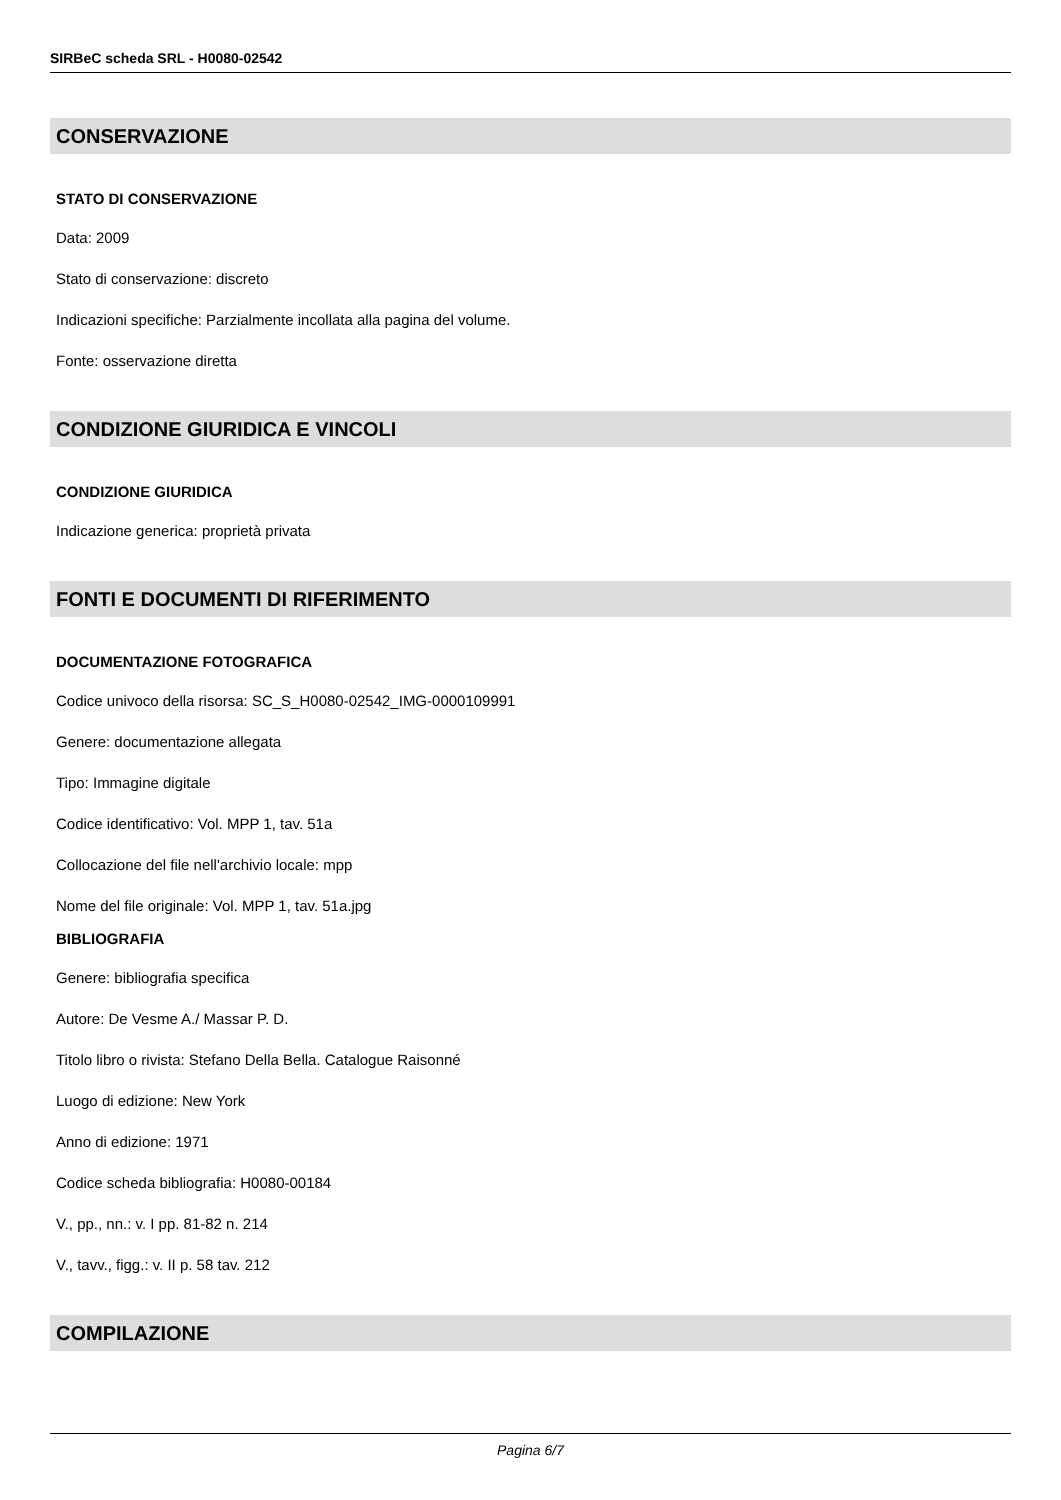SIRBeC scheda SRL - H0080-02542
CONSERVAZIONE
STATO DI CONSERVAZIONE
Data: 2009
Stato di conservazione: discreto
Indicazioni specifiche: Parzialmente incollata alla pagina del volume.
Fonte: osservazione diretta
CONDIZIONE GIURIDICA E VINCOLI
CONDIZIONE GIURIDICA
Indicazione generica: proprietà privata
FONTI E DOCUMENTI DI RIFERIMENTO
DOCUMENTAZIONE FOTOGRAFICA
Codice univoco della risorsa: SC_S_H0080-02542_IMG-0000109991
Genere: documentazione allegata
Tipo: Immagine digitale
Codice identificativo: Vol. MPP 1, tav. 51a
Collocazione del file nell'archivio locale: mpp
Nome del file originale: Vol. MPP 1, tav. 51a.jpg
BIBLIOGRAFIA
Genere: bibliografia specifica
Autore: De Vesme A./ Massar P. D.
Titolo libro o rivista: Stefano Della Bella. Catalogue Raisonné
Luogo di edizione: New York
Anno di edizione: 1971
Codice scheda bibliografia: H0080-00184
V., pp., nn.: v. I pp. 81-82 n. 214
V., tavv., figg.: v. II p. 58 tav. 212
COMPILAZIONE
Pagina 6/7